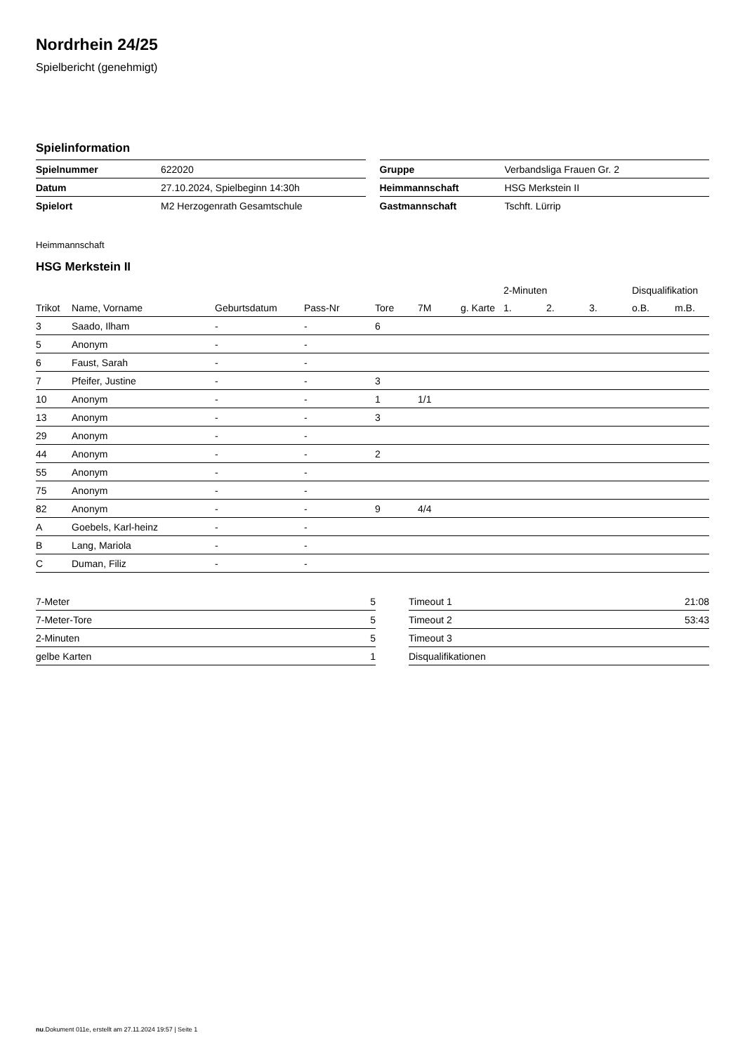Nordrhein 24/25
Spielbericht (genehmigt)
Spielinformation
| Spielnummer | 622020 |
| Datum | 27.10.2024, Spielbeginn 14:30h |
| Spielort | M2 Herzogenrath Gesamtschule |
| Gruppe | Verbandsliga Frauen Gr. 2 |
| Heimmannschaft | HSG Merkstein II |
| Gastmannschaft | Tschft. Lürrip |
Heimmannschaft
HSG Merkstein II
| | | | | | | | 2-Minuten | | | Disqualifikation | |
| --- | --- | --- | --- | --- | --- | --- | --- | --- | --- | --- | --- |
| Trikot | Name, Vorname | Geburtsdatum | Pass-Nr | Tore | 7M | g. Karte | 1. | 2. | 3. | o.B. | m.B. |
| 3 | Saado, Ilham | - | - | 6 | | | | | | | |
| 5 | Anonym | - | - | | | | | | | | |
| 6 | Faust, Sarah | - | - | | | | | | | | |
| 7 | Pfeifer, Justine | - | - | 3 | | | | | | | |
| 10 | Anonym | - | - | 1 | 1/1 | | | | | | |
| 13 | Anonym | - | - | 3 | | | | | | | |
| 29 | Anonym | - | - | | | | | | | | |
| 44 | Anonym | - | - | 2 | | | | | | | |
| 55 | Anonym | - | - | | | | | | | | |
| 75 | Anonym | - | - | | | | | | | | |
| 82 | Anonym | - | - | 9 | 4/4 | | | | | | |
| A | Goebels, Karl-heinz | - | - | | | | | | | | |
| B | Lang, Mariola | - | - | | | | | | | | |
| C | Duman, Filiz | - | - | | | | | | | | |
| 7-Meter | 5 |
| 7-Meter-Tore | 5 |
| 2-Minuten | 5 |
| gelbe Karten | 1 |
| Timeout 1 | 21:08 |
| Timeout 2 | 53:43 |
| Timeout 3 | |
| Disqualifikationen | |
nu.Dokument 011e, erstellt am 27.11.2024 19:57 | Seite 1